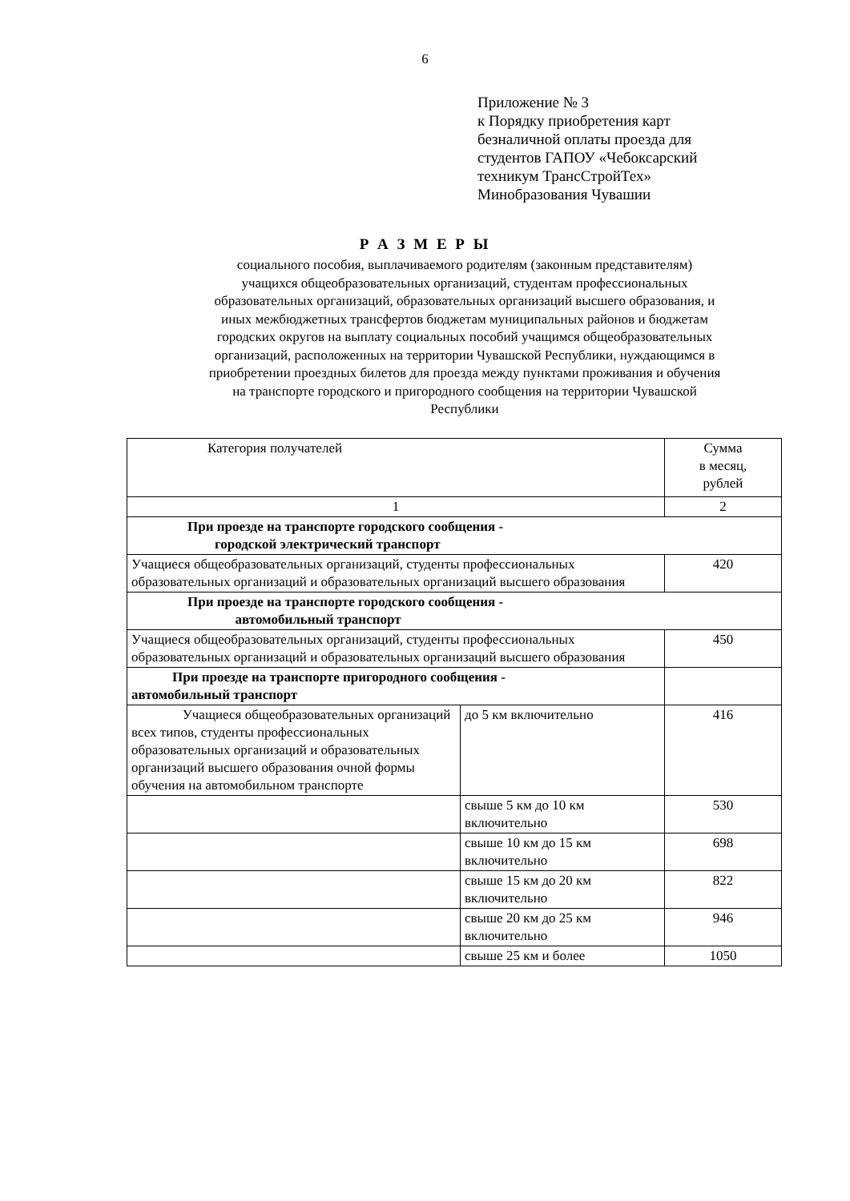6
Приложение № 3
к Порядку приобретения карт
безналичной оплаты проезда для
студентов ГАПОУ «Чебоксарский
техникум ТрансСтройТех»
Минобразования Чувашии
Р А З М Е Р Ы
социального пособия, выплачиваемого родителям (законным представителям) учащихся общеобразовательных организаций, студентам профессиональных образовательных организаций, образовательных организаций высшего образования, и иных межбюджетных трансфертов бюджетам муниципальных районов и бюджетам городских округов на выплату социальных пособий учащимся общеобразовательных организаций, расположенных на территории Чувашской Республики, нуждающимся в приобретении проездных билетов для проезда между пунктами проживания и обучения на транспорте городского и пригородного сообщения на территории Чувашской Республики
| Категория получателей | | Сумма в месяц, рублей |
| 1 | | 2 |
| При проезде на транспорте городского сообщения - городской электрический транспорт | | |
| Учащиеся общеобразовательных организаций, студенты профессиональных образовательных организаций и образовательных организаций высшего образования | | 420 |
| При проезде на транспорте городского сообщения - автомобильный транспорт | | |
| Учащиеся общеобразовательных организаций, студенты профессиональных образовательных организаций и образовательных организаций высшего образования | | 450 |
| При проезде на транспорте пригородного сообщения - автомобильный транспорт | | |
| Учащиеся общеобразовательных организаций всех типов, студенты профессиональных образовательных организаций и образовательных организаций высшего образования очной формы обучения на автомобильном транспорте | до 5 км включительно | 416 |
| | свыше 5 км до 10 км включительно | 530 |
| | свыше 10 км до 15 км включительно | 698 |
| | свыше 15 км до 20 км включительно | 822 |
| | свыше 20 км до 25 км включительно | 946 |
| | свыше 25 км и более | 1050 |